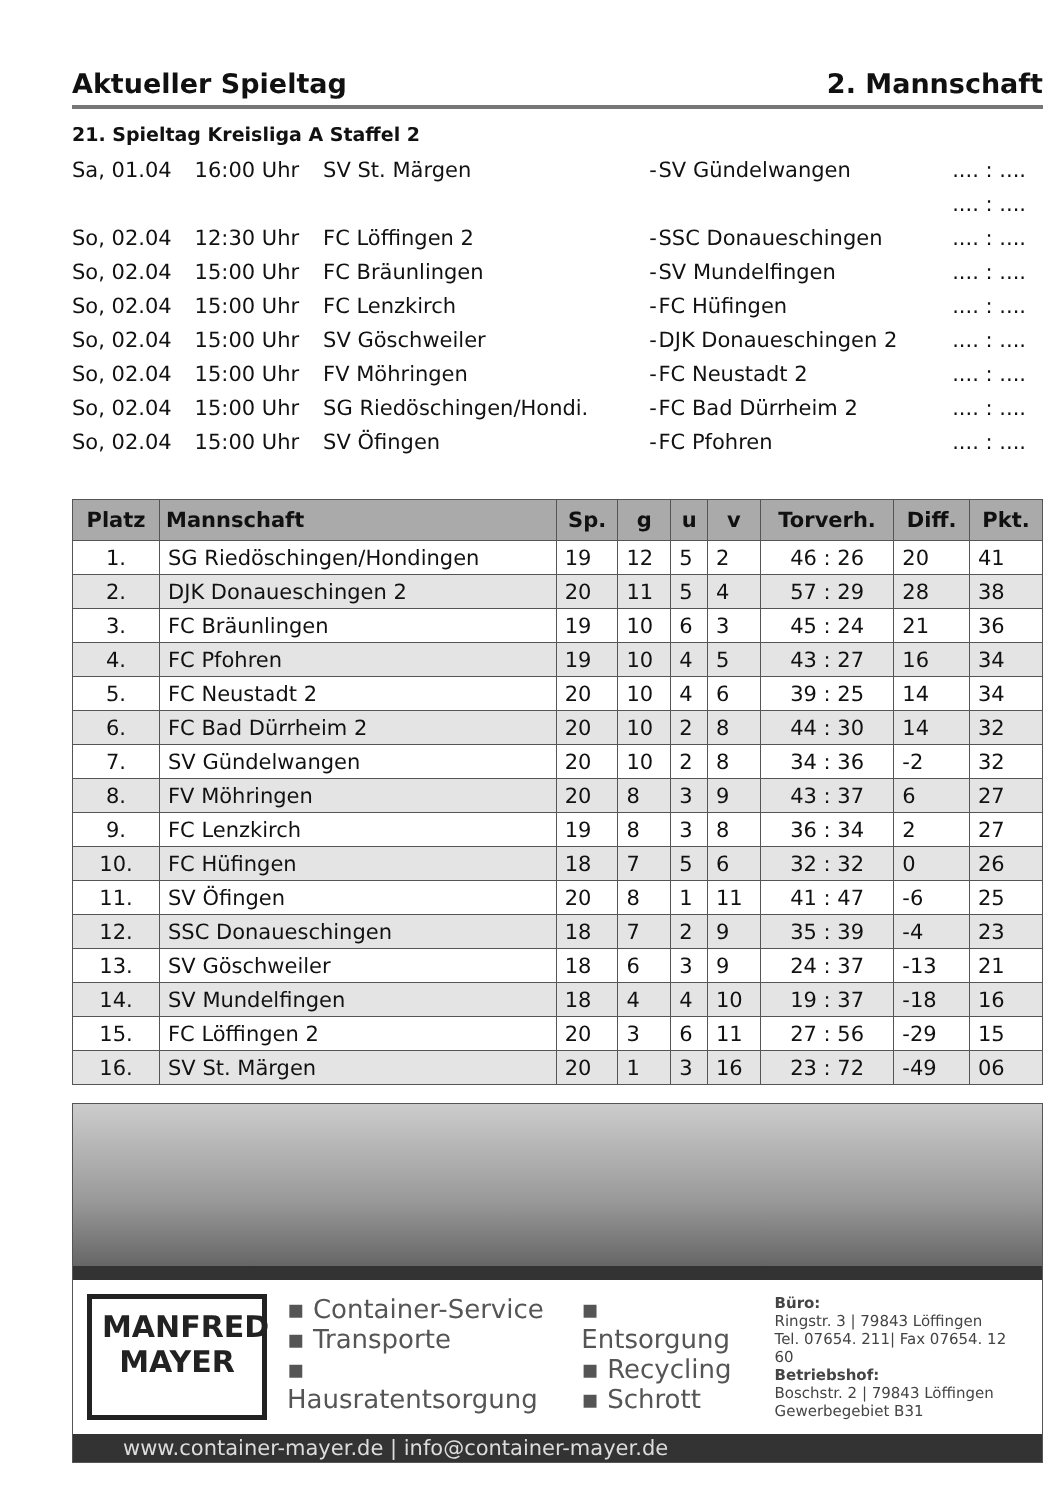Aktueller Spieltag 2. Mannschaft
21. Spieltag Kreisliga A Staffel 2
| Sa, 01.04 | 16:00 Uhr | SV St. Märgen | - | SV Gündelwangen | .... : .... |
| | | | | | .... : .... |
| So, 02.04 | 12:30 Uhr | FC Löffingen 2 | - | SSC Donaueschingen | .... : .... |
| So, 02.04 | 15:00 Uhr | FC Bräunlingen | - | SV Mundelfingen | .... : .... |
| So, 02.04 | 15:00 Uhr | FC Lenzkirch | - | FC Hüfingen | .... : .... |
| So, 02.04 | 15:00 Uhr | SV Göschweiler | - | DJK Donaueschingen 2 | .... : .... |
| So, 02.04 | 15:00 Uhr | FV Möhringen | - | FC Neustadt 2 | .... : .... |
| So, 02.04 | 15:00 Uhr | SG Riedöschingen/Hondi. | - | FC Bad Dürrheim 2 | .... : .... |
| So, 02.04 | 15:00 Uhr | SV Öfingen | - | FC Pfohren | .... : .... |
| Platz | Mannschaft | Sp. | g | u | v | Torverh. | Diff. | Pkt. |
| --- | --- | --- | --- | --- | --- | --- | --- | --- |
| 1. | SG Riedöschingen/Hondingen | 19 | 12 | 5 | 2 | 46 : 26 | 20 | 41 |
| 2. | DJK Donaueschingen 2 | 20 | 11 | 5 | 4 | 57 : 29 | 28 | 38 |
| 3. | FC Bräunlingen | 19 | 10 | 6 | 3 | 45 : 24 | 21 | 36 |
| 4. | FC Pfohren | 19 | 10 | 4 | 5 | 43 : 27 | 16 | 34 |
| 5. | FC Neustadt 2 | 20 | 10 | 4 | 6 | 39 : 25 | 14 | 34 |
| 6. | FC Bad Dürrheim 2 | 20 | 10 | 2 | 8 | 44 : 30 | 14 | 32 |
| 7. | SV Gündelwangen | 20 | 10 | 2 | 8 | 34 : 36 | -2 | 32 |
| 8. | FV Möhringen | 20 | 8 | 3 | 9 | 43 : 37 | 6 | 27 |
| 9. | FC Lenzkirch | 19 | 8 | 3 | 8 | 36 : 34 | 2 | 27 |
| 10. | FC Hüfingen | 18 | 7 | 5 | 6 | 32 : 32 | 0 | 26 |
| 11. | SV Öfingen | 20 | 8 | 1 | 11 | 41 : 47 | -6 | 25 |
| 12. | SSC Donaueschingen | 18 | 7 | 2 | 9 | 35 : 39 | -4 | 23 |
| 13. | SV Göschweiler | 18 | 6 | 3 | 9 | 24 : 37 | -13 | 21 |
| 14. | SV Mundelfingen | 18 | 4 | 4 | 10 | 19 : 37 | -18 | 16 |
| 15. | FC Löffingen 2 | 20 | 3 | 6 | 11 | 27 : 56 | -29 | 15 |
| 16. | SV St. Märgen | 20 | 1 | 3 | 16 | 23 : 72 | -49 | 06 |
MANFRED
MAYER
▪ Container-Service
▪ Transporte
▪ Hausratentsorgung
▪ Entsorgung
▪ Recycling
▪ Schrott
Büro:
Ringstr. 3 | 79843 Löffingen
Tel. 07654. 211| Fax 07654. 12 60
Betriebshof:
Boschstr. 2 | 79843 Löffingen
Gewerbegebiet B31
www.container-mayer.de | info@container-mayer.de